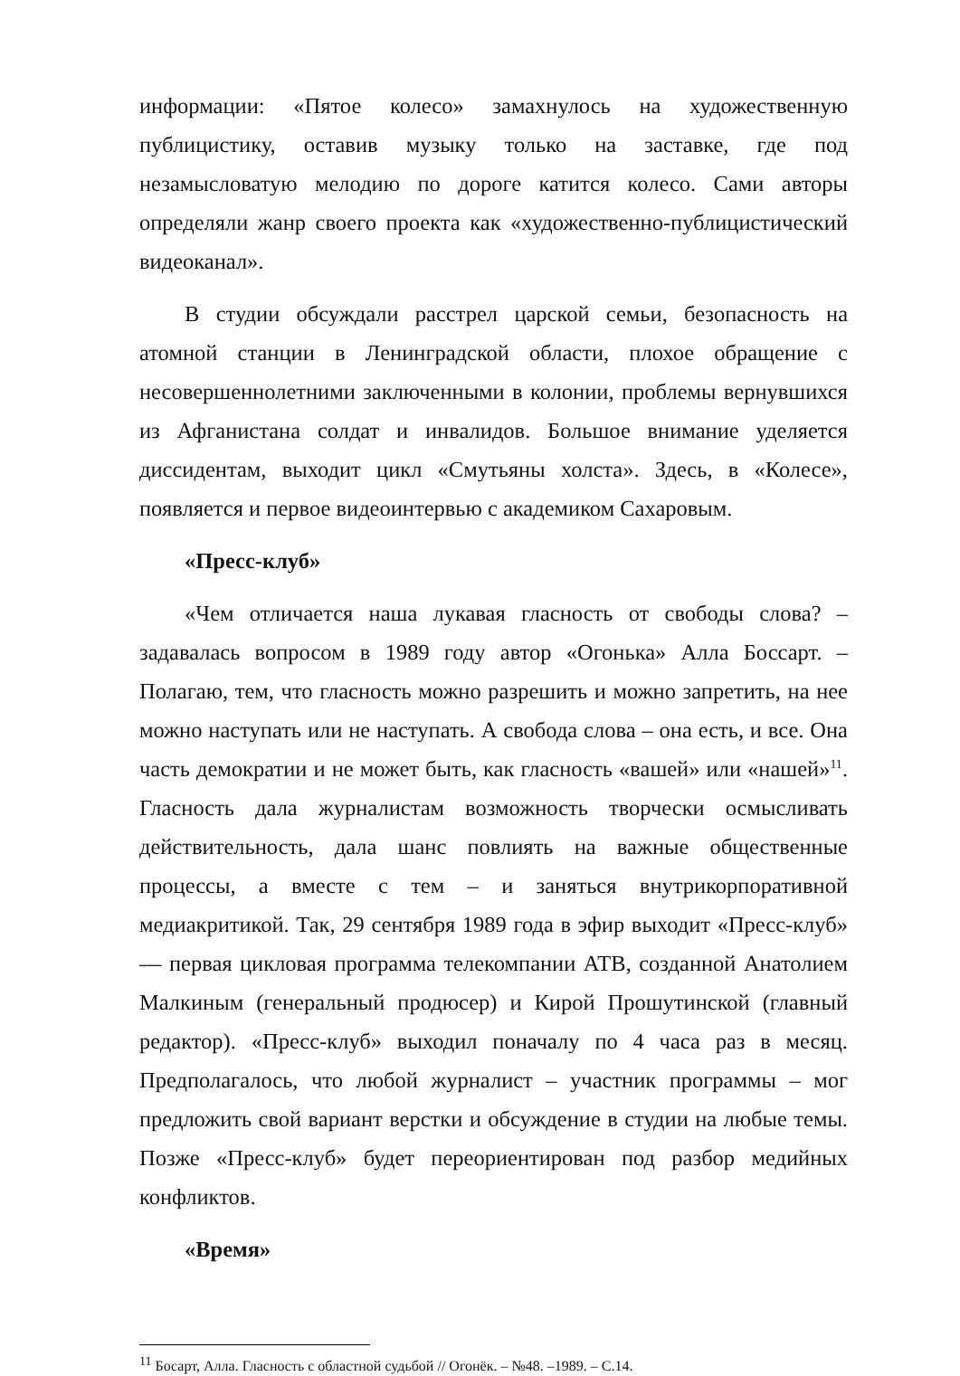информации: «Пятое колесо» замахнулось на художественную публицистику, оставив музыку только на заставке, где под незамысловатую мелодию по дороге катится колесо. Сами авторы определяли жанр своего проекта как «художественно-публицистический видеоканал».
В студии обсуждали расстрел царской семьи, безопасность на атомной станции в Ленинградской области, плохое обращение с несовершеннолетними заключенными в колонии, проблемы вернувшихся из Афганистана солдат и инвалидов. Большое внимание уделяется диссидентам, выходит цикл «Смутьяны холста». Здесь, в «Колесе», появляется и первое видеоинтервью с академиком Сахаровым.
«Пресс-клуб»
«Чем отличается наша лукавая гласность от свободы слова? – задавалась вопросом в 1989 году автор «Огонька» Алла Боссарт. – Полагаю, тем, что гласность можно разрешить и можно запретить, на нее можно наступать или не наступать. А свобода слова – она есть, и все. Она часть демократии и не может быть, как гласность «вашей» или «нашей»<sup>11</sup>. Гласность дала журналистам возможность творчески осмысливать действительность, дала шанс повлиять на важные общественные процессы, а вместе с тем – и заняться внутрикорпоративной медиакритикой. Так, 29 сентября 1989 года в эфир выходит «Пресс-клуб» — первая цикловая программа телекомпании АТВ, созданной Анатолием Малкиным (генеральный продюсер) и Кирой Прошутинской (главный редактор). «Пресс-клуб» выходил поначалу по 4 часа раз в месяц. Предполагалось, что любой журналист – участник программы – мог предложить свой вариант верстки и обсуждение в студии на любые темы. Позже «Пресс-клуб» будет переориентирован под разбор медийных конфликтов.
«Время»
<sup>11</sup> Босарт, Алла. Гласность с областной судьбой // Огонёк. – №48. –1989. – С.14.